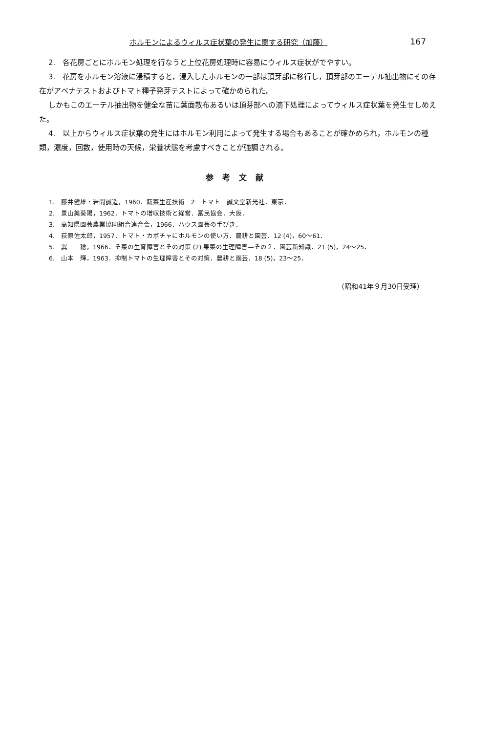ホルモンによるウィルス症状葉の発生に関する研究（加藤） 167
2.　各花房ごとにホルモン処理を行なうと上位花房処理時に容易にウィルス症状がでやすい。
3.　花房をホルモン溶液に浸積すると，浸入したホルモンの一部は頂芽部に移行し，頂芽部のエーテル抽出物にその存在がアベナテストおよびトマト種子発芽テストによって確かめられた。
しかもこのエーテル抽出物を健全な苗に葉面散布あるいは頂芽部への滴下処理によってウィルス症状葉を発生せしめえた。
4.　以上からウィルス症状葉の発生にはホルモン利用によって発生する場合もあることが確かめられ，ホルモンの種類，濃度，回数，使用時の天候，栄養状態を考慮すべきことが強調される。
参考文献
1.　藤井健雄・岩間誠造，1960．蔬菜生産技術　2　トマト　誠文堂新光社．東京．
2.　景山美葵陽，1962．トマトの増収技術と経営．富民協会．大阪．
3.　高知県園芸農業協同組合連合会，1966．ハウス園芸の手びき．
4.　荻原佐太郎，1957．トマト・カボチャにホルモンの使い方．農耕と園芸．12 (4)，60〜61．
5.　巽　　稔，1966．そ菜の生育障害とその対策 (2) 果菜の生理障害—その２．園芸新知識．21 (5)，24〜25．
6.　山本　輝，1963．抑制トマトの生理障害とその対策．農耕と園芸．18 (5)，23〜25．
（昭和41年９月30日受理）